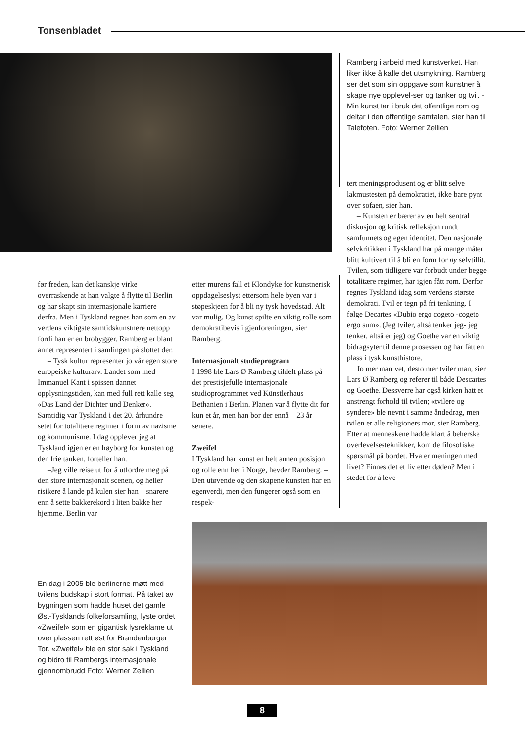Tonsenbladet
Ramberg i arbeid med kunstverket. Han liker ikke å kalle det utsmykning. Ramberg ser det som sin oppgave som kunstner å skape nye opplevel-ser og tanker og tvil. - Min kunst tar i bruk det offentlige rom og deltar i den offentlige samtalen, sier han til Talefoten. Foto: Werner Zellien
før freden, kan det kanskje virke overraskende at han valgte å flytte til Berlin og har skapt sin internasjonale karriere derfra. Men i Tyskland regnes han som en av verdens viktigste samtidskunstnere nettopp fordi han er en brobygger. Ramberg er blant annet representert i samlingen på slottet der.
– Tysk kultur representer jo vår egen store europeiske kulturarv. Landet som med Immanuel Kant i spissen dannet opplysningstiden, kan med full rett kalle seg «Das Land der Dichter und Denker». Samtidig var Tyskland i det 20. århundre setet for totalitære regimer i form av nazisme og kommunisme. I dag opplever jeg at Tyskland igjen er en høyborg for kunsten og den frie tanken, forteller han.
–Jeg ville reise ut for å utfordre meg på den store internasjonalt scenen, og heller risikere å lande på kulen sier han – snarere enn å sette bakkerekord i liten bakke her hjemme. Berlin var
etter murens fall et Klondyke for kunstnerisk oppdagelseslyst ettersom hele byen var i støpeskjeen for å bli ny tysk hovedstad. Alt var mulig. Og kunst spilte en viktig rolle som demokratibevis i gjenforeningen, sier Ramberg.
Internasjonalt studieprogram
I 1998 ble Lars Ø Ramberg tildelt plass på det prestisjefulle internasjonale studioprogrammet ved Künstlerhaus Bethanien i Berlin. Planen var å flytte dit for kun et år, men han bor der ennå – 23 år senere.
Zweifel
I Tyskland har kunst en helt annen posisjon og rolle enn her i Norge, hevder Ramberg. – Den utøvende og den skapene kunsten har en egenverdi, men den fungerer også som en respek-
tert meningsprodusent og er blitt selve lakmustesten på demokratiet, ikke bare pynt over sofaen, sier han.
– Kunsten er bærer av en helt sentral diskusjon og kritisk refleksjon rundt samfunnets og egen identitet. Den nasjonale selvkritikken i Tyskland har på mange måter blitt kultivert til å bli en form for ny selvtillit. Tvilen, som tidligere var forbudt under begge totalitære regimer, har igjen fått rom. Derfor regnes Tyskland idag som verdens største demokrati. Tvil er tegn på fri tenkning. I følge Decartes «Dubio ergo cogeto -cogeto ergo sum». (Jeg tviler, altså tenker jeg- jeg tenker, altså er jeg) og Goethe var en viktig bidragsyter til denne prosessen og har fått en plass i tysk kunsthistore.
Jo mer man vet, desto mer tviler man, sier Lars Ø Ramberg og referer til både Descartes og Goethe. Dessverre har også kirken hatt et anstrengt forhold til tvilen; «tvilere og syndere» ble nevnt i samme åndedrag, men tvilen er alle religioners mor, sier Ramberg. Etter at menneskene hadde klart å beherske overlevelsesteknikker, kom de filosofiske spørsmål på bordet. Hva er meningen med livet? Finnes det et liv etter døden? Men i stedet for å leve
En dag i 2005 ble berlinerne møtt med tvilens budskap i stort format. På taket av bygningen som hadde huset det gamle Øst-Tysklands folkeforsamling, lyste ordet «Zweifel» som en gigantisk lysreklame ut over plassen rett øst for Brandenburger Tor. «Zweifel» ble en stor sak i Tyskland og bidro til Rambergs internasjonale gjennombrudd Foto: Werner Zellien
8